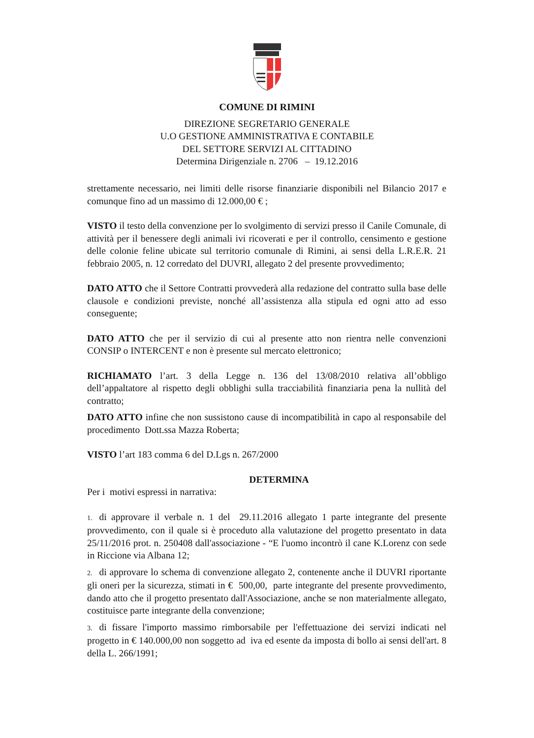COMUNE DI RIMINI
DIREZIONE SEGRETARIO GENERALE
U.O GESTIONE AMMINISTRATIVA E CONTABILE
DEL SETTORE SERVIZI AL CITTADINO
Determina Dirigenziale n. 2706 – 19.12.2016
strettamente necessario, nei limiti delle risorse finanziarie disponibili nel Bilancio 2017 e comunque fino ad un massimo di 12.000,00 € ;
VISTO il testo della convenzione per lo svolgimento di servizi presso il Canile Comunale, di attività per il benessere degli animali ivi ricoverati e per il controllo, censimento e gestione delle colonie feline ubicate sul territorio comunale di Rimini, ai sensi della L.R.E.R. 21 febbraio 2005, n. 12 corredato del DUVRI, allegato 2 del presente provvedimento;
DATO ATTO che il Settore Contratti provvederà alla redazione del contratto sulla base delle clausole e condizioni previste, nonché all’assistenza alla stipula ed ogni atto ad esso conseguente;
DATO ATTO che per il servizio di cui al presente atto non rientra nelle convenzioni CONSIP o INTERCENT e non è presente sul mercato elettronico;
RICHIAMATO l’art. 3 della Legge n. 136 del 13/08/2010 relativa all’obbligo dell’appaltatore al rispetto degli obblighi sulla tracciabilità finanziaria pena la nullità del contratto;
DATO ATTO infine che non sussistono cause di incompatibilità in capo al responsabile del procedimento Dott.ssa Mazza Roberta;
VISTO l’art 183 comma 6 del D.Lgs n. 267/2000
DETERMINA
Per i motivi espressi in narrativa:
1. di approvare il verbale n. 1 del 29.11.2016 allegato 1 parte integrante del presente provvedimento, con il quale si è proceduto alla valutazione del progetto presentato in data 25/11/2016 prot. n. 250408 dall'associazione - “E l'uomo incontrò il cane K.Lorenz con sede in Riccione via Albana 12;
2. di approvare lo schema di convenzione allegato 2, contenente anche il DUVRI riportante gli oneri per la sicurezza, stimati in € 500,00, parte integrante del presente provvedimento, dando atto che il progetto presentato dall'Associazione, anche se non materialmente allegato, costituisce parte integrante della convenzione;
3. di fissare l'importo massimo rimborsabile per l'effettuazione dei servizi indicati nel progetto in € 140.000,00 non soggetto ad iva ed esente da imposta di bollo ai sensi dell'art. 8 della L. 266/1991;